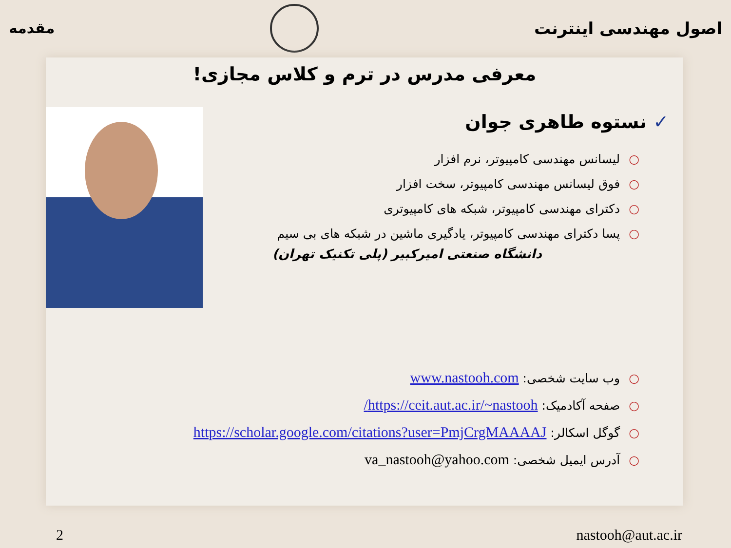اصول مهندسی اینترنت مقدمه
معرفی مدرس در ترم و کلاس مجازی!
✓ نستوه طاهری جوان
○لیسانس مهندسی کامپیوتر، نرم افزار
○فوق لیسانس مهندسی کامپیوتر، سخت افزار
○دکترای مهندسی کامپیوتر، شبکه های کامپیوتری
○پسا دکترای مهندسی کامپیوتر، یادگیری ماشین در شبکه های بی سیم
دانشگاه صنعتی امیرکبیر (پلی تکنیک تهران)
○وب سایت شخصی: www.nastooh.com
○صفحه آکادمیک: https://ceit.aut.ac.ir/~nastooh/
○گوگل اسکالر: https://scholar.google.com/citations?user=PmjCrgMAAAAJ
○آدرس ایمیل شخصی: va_nastooh@yahoo.com
2 nastooh@aut.ac.ir